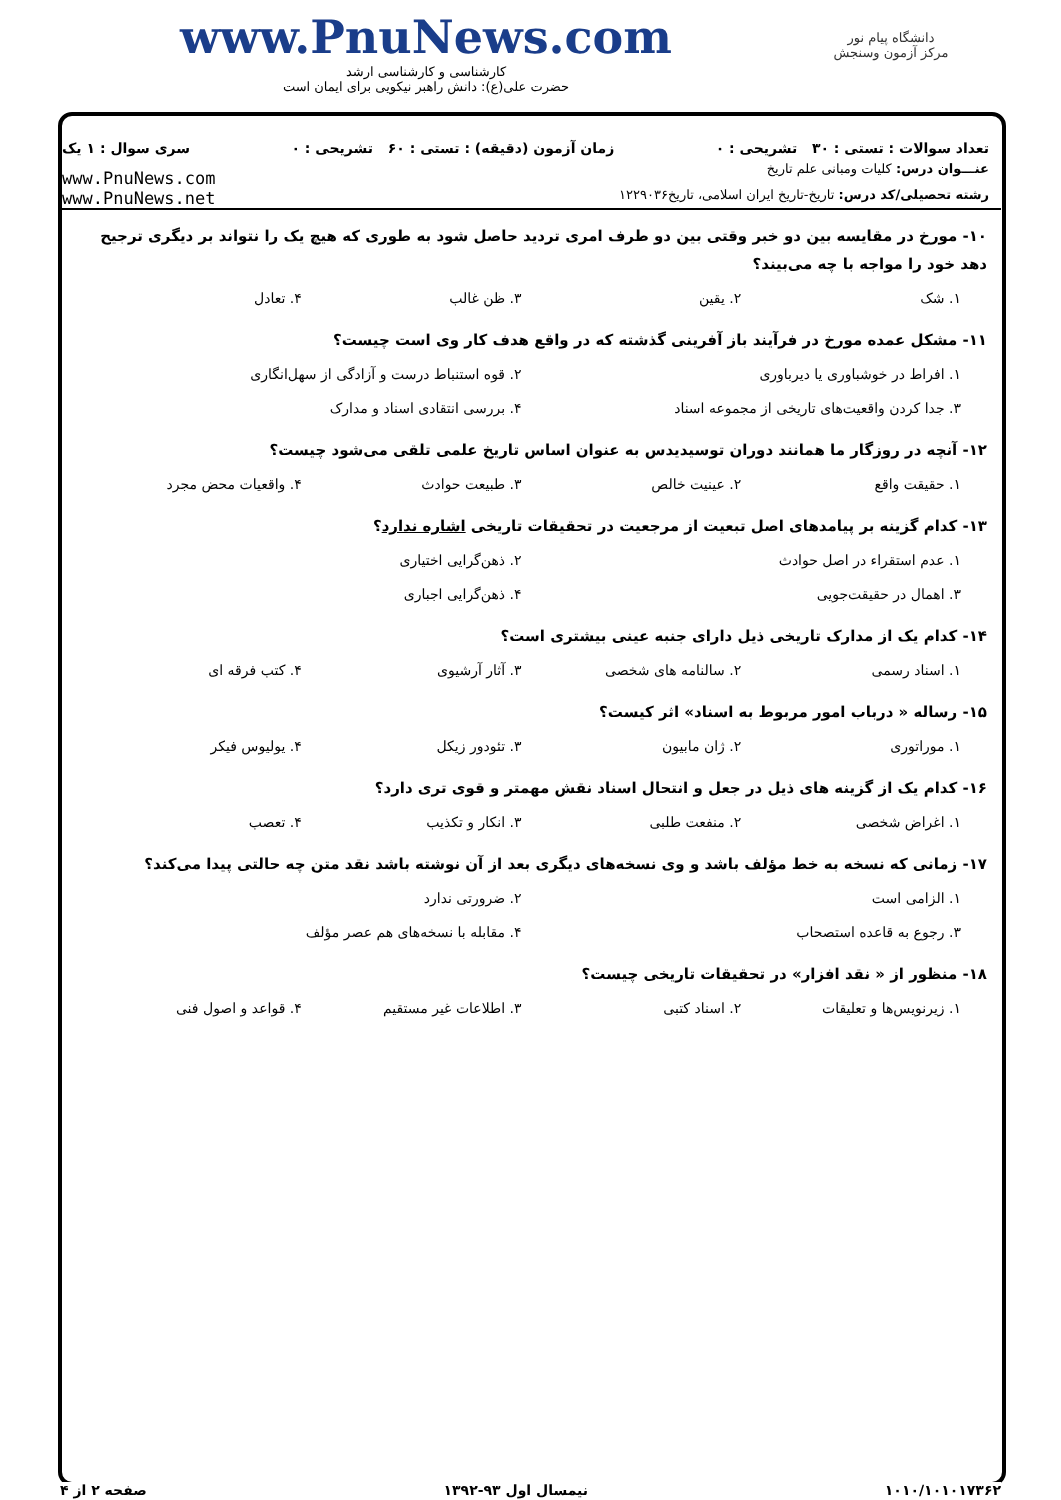دانشگاه پیام نور
مرکز آزمون وسنجش
www.PnuNews.com
کارشناسی و کارشناسی ارشد
حضرت علی(ع): دانش راهبر نیکویی برای ایمان است
تعداد سوالات : تستی : ۳۰ تشریحی : ۰ زمان آزمون (دقیقه) : تستی : ۶۰ تشریحی : ۰ سری سوال : ۱ یک
عنـــوان درس: کلیات ومبانی علم تاریخ
رشته تحصیلی/کد درس: تاریخ-تاریخ ایران اسلامی، تاریخ۱۲۲۹۰۳۶
www.PnuNews.com
www.PnuNews.net
۱۰- مورخ در مقایسه بین دو خبر وقتی بین دو طرف امری تردید حاصل شود به طوری که هیچ یک را نتواند بر دیگری ترجیح دهد خود را مواجه با چه می‌بیند؟
۱. شک ۲. یقین ۳. ظن غالب ۴. تعادل
۱۱- مشکل عمده مورخ در فرآیند باز آفرینی گذشته که در واقع هدف کار وی است چیست؟
۱. افراط در خوشباوری یا دیرباوری ۲. قوه استنباط درست و آزادگی از سهل‌انگاری ۳. جدا کردن واقعیت‌های تاریخی از مجموعه اسناد ۴. بررسی انتقادی اسناد و مدارک
۱۲- آنچه در روزگار ما همانند دوران توسیدیدس به عنوان اساس تاریخ علمی تلقی می‌شود چیست؟
۱. حقیقت واقع ۲. عینیت خالص ۳. طبیعت حوادث ۴. واقعیات محض مجرد
۱۳- کدام گزینه بر پیامدهای اصل تبعیت از مرجعیت در تحقیقات تاریخی اشاره ندارد؟
۱. عدم استقراء در اصل حوادث ۲. ذهن‌گرایی اختیاری ۳. اهمال در حقیقت‌جویی ۴. ذهن‌گرایی اجباری
۱۴- کدام یک از مدارک تاریخی ذیل دارای جنبه عینی بیشتری است؟
۱. اسناد رسمی ۲. سالنامه های شخصی ۳. آثار آرشیوی ۴. کتب فرقه ای
۱۵- رساله « درباب امور مربوط به اسناد» اثر کیست؟
۱. موراتوری ۲. ژان مابیون ۳. تئودور زیکل ۴. یولیوس فیکر
۱۶- کدام یک از گزینه های ذیل در جعل و انتحال اسناد نقش مهمتر و قوی تری دارد؟
۱. اغراض شخصی ۲. منفعت طلبی ۳. انکار و تکذیب ۴. تعصب
۱۷- زمانی که نسخه به خط مؤلف باشد و وی نسخه‌های دیگری بعد از آن نوشته باشد نقد متن چه حالتی پیدا می‌کند؟
۱. الزامی است ۲. ضرورتی ندارد ۳. رجوع به قاعده استصحاب ۴. مقابله با نسخه‌های هم عصر مؤلف
۱۸- منظور از « نقد افزار» در تحقیقات تاریخی چیست؟
۱. زیرنویس‌ها و تعلیقات ۲. اسناد کتبی ۳. اطلاعات غیر مستقیم ۴. قواعد و اصول فنی
۱۰۱۰/۱۰۱۰۱۷۳۶۲ نیمسال اول ۹۳-۱۳۹۲ صفحه ۲ از ۴